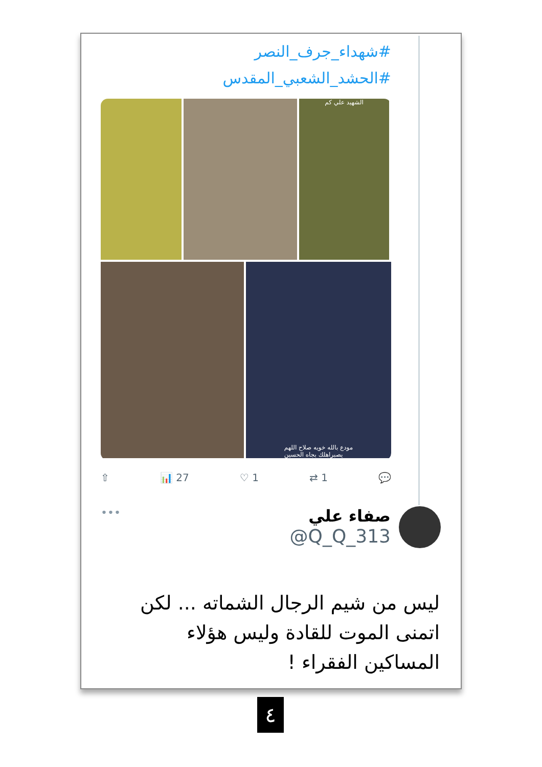#شهداء_جرف_النصر
#الحشد_الشعبي_المقدس
الشهيد علي كم
مودع بالله خويه صلاح اللهم
يصبراهلك بجاه الحسين
💬 1 ⇄ 1 ♡ 27 📊 ⇧
صفاء علي
@Q_Q_313
•••
ليس من شيم الرجال الشماته ... لكن اتمنى الموت للقادة وليس هؤلاء المساكين الفقراء !
٤